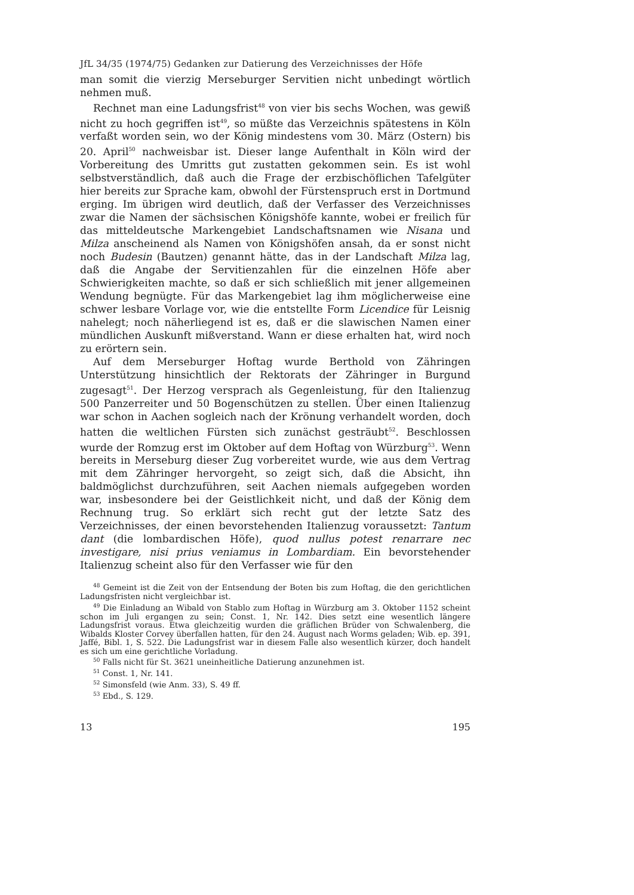JfL 34/35 (1974/75) Gedanken zur Datierung des Verzeichnisses der Höfe
man somit die vierzig Merseburger Servitien nicht unbedingt wörtlich nehmen muß.
Rechnet man eine Ladungsfrist<sup>48</sup> von vier bis sechs Wochen, was gewiß nicht zu hoch gegriffen ist<sup>49</sup>, so müßte das Verzeichnis spätestens in Köln verfaßt worden sein, wo der König mindestens vom 30. März (Ostern) bis 20. April<sup>50</sup> nachweisbar ist. Dieser lange Aufenthalt in Köln wird der Vorbereitung des Umritts gut zustatten gekommen sein. Es ist wohl selbstverständlich, daß auch die Frage der erzbischöflichen Tafelgüter hier bereits zur Sprache kam, obwohl der Fürstenspruch erst in Dortmund erging. Im übrigen wird deutlich, daß der Verfasser des Verzeichnisses zwar die Namen der sächsischen Königshöfe kannte, wobei er freilich für das mitteldeutsche Markengebiet Landschaftsnamen wie Nisana und Milza anscheinend als Namen von Königshöfen ansah, da er sonst nicht noch Budesin (Bautzen) genannt hätte, das in der Landschaft Milza lag, daß die Angabe der Servitienzahlen für die einzelnen Höfe aber Schwierigkeiten machte, so daß er sich schließlich mit jener allgemeinen Wendung begnügte. Für das Markengebiet lag ihm möglicherweise eine schwer lesbare Vorlage vor, wie die entstellte Form Licendice für Leisnig nahelegt; noch näherliegend ist es, daß er die slawischen Namen einer mündlichen Auskunft mißverstand. Wann er diese erhalten hat, wird noch zu erörtern sein.
Auf dem Merseburger Hoftag wurde Berthold von Zähringen Unterstützung hinsichtlich der Rektorats der Zähringer in Burgund zugesagt<sup>51</sup>. Der Herzog versprach als Gegenleistung, für den Italienzug 500 Panzerreiter und 50 Bogenschützen zu stellen. Über einen Italienzug war schon in Aachen sogleich nach der Krönung verhandelt worden, doch hatten die weltlichen Fürsten sich zunächst gesträubt<sup>52</sup>. Beschlossen wurde der Romzug erst im Oktober auf dem Hoftag von Würzburg<sup>53</sup>. Wenn bereits in Merseburg dieser Zug vorbereitet wurde, wie aus dem Vertrag mit dem Zähringer hervorgeht, so zeigt sich, daß die Absicht, ihn baldmöglichst durchzuführen, seit Aachen niemals aufgegeben worden war, insbesondere bei der Geistlichkeit nicht, und daß der König dem Rechnung trug. So erklärt sich recht gut der letzte Satz des Verzeichnisses, der einen bevorstehenden Italienzug voraussetzt: Tantum dant (die lombardischen Höfe), quod nullus potest renarrare nec investigare, nisi prius veniamus in Lombardiam. Ein bevorstehender Italienzug scheint also für den Verfasser wie für den
<sup>48</sup> Gemeint ist die Zeit von der Entsendung der Boten bis zum Hoftag, die den gerichtlichen Ladungsfristen nicht vergleichbar ist.
<sup>49</sup> Die Einladung an Wibald von Stablo zum Hoftag in Würzburg am 3. Oktober 1152 scheint schon im Juli ergangen zu sein; Const. 1, Nr. 142. Dies setzt eine wesentlich längere Ladungsfrist voraus. Etwa gleichzeitig wurden die gräflichen Brüder von Schwalenberg, die Wibalds Kloster Corvey überfallen hatten, für den 24. August nach Worms geladen; Wib. ep. 391, Jaffé, Bibl. 1, S. 522. Die Ladungsfrist war in diesem Falle also wesentlich kürzer, doch handelt es sich um eine gerichtliche Vorladung.
<sup>50</sup> Falls nicht für St. 3621 uneinheitliche Datierung anzunehmen ist.
<sup>51</sup> Const. 1, Nr. 141.
<sup>52</sup> Simonsfeld (wie Anm. 33), S. 49 ff.
<sup>53</sup> Ebd., S. 129.
13 195